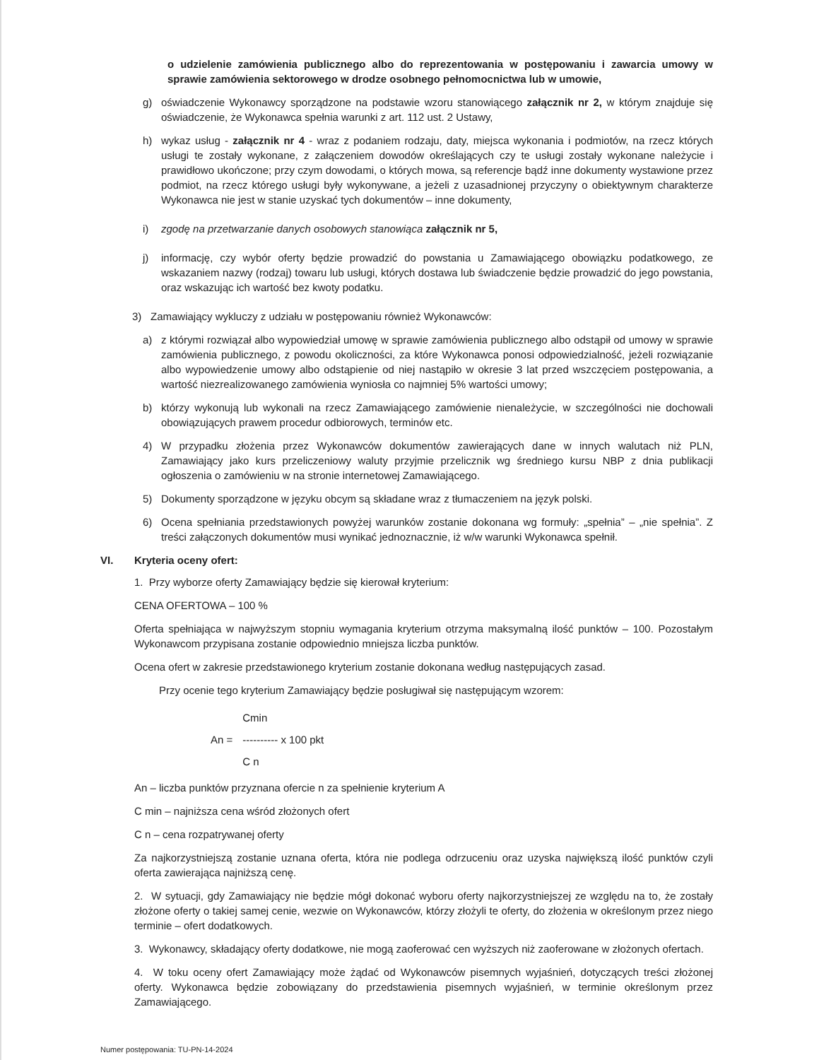o udzielenie zamówienia publicznego albo do reprezentowania w postępowaniu i zawarcia umowy w sprawie zamówienia sektorowego w drodze osobnego pełnomocnictwa lub w umowie,
g) oświadczenie Wykonawcy sporządzone na podstawie wzoru stanowiącego załącznik nr 2, w którym znajduje się oświadczenie, że Wykonawca spełnia warunki z art. 112 ust. 2 Ustawy,
h) wykaz usług - załącznik nr 4 - wraz z podaniem rodzaju, daty, miejsca wykonania i podmiotów, na rzecz których usługi te zostały wykonane, z załączeniem dowodów określających czy te usługi zostały wykonane należycie i prawidłowo ukończone; przy czym dowodami, o których mowa, są referencje bądź inne dokumenty wystawione przez podmiot, na rzecz którego usługi były wykonywane, a jeżeli z uzasadnionej przyczyny o obiektywnym charakterze Wykonawca nie jest w stanie uzyskać tych dokumentów – inne dokumenty,
i) zgodę na przetwarzanie danych osobowych stanowiąca załącznik nr 5,
j) informację, czy wybór oferty będzie prowadzić do powstania u Zamawiającego obowiązku podatkowego, ze wskazaniem nazwy (rodzaj) towaru lub usługi, których dostawa lub świadczenie będzie prowadzić do jego powstania, oraz wskazując ich wartość bez kwoty podatku.
3) Zamawiający wykluczy z udziału w postępowaniu również Wykonawców:
a) z którymi rozwiązał albo wypowiedział umowę w sprawie zamówienia publicznego albo odstąpił od umowy w sprawie zamówienia publicznego, z powodu okoliczności, za które Wykonawca ponosi odpowiedzialność, jeżeli rozwiązanie albo wypowiedzenie umowy albo odstąpienie od niej nastąpiło w okresie 3 lat przed wszczęciem postępowania, a wartość niezrealizowanego zamówienia wyniosła co najmniej 5% wartości umowy;
b) którzy wykonują lub wykonali na rzecz Zamawiającego zamówienie nienależycie, w szczególności nie dochowali obowiązujących prawem procedur odbiorowych, terminów etc.
4) W przypadku złożenia przez Wykonawców dokumentów zawierających dane w innych walutach niż PLN, Zamawiający jako kurs przeliczeniowy waluty przyjmie przelicznik wg średniego kursu NBP z dnia publikacji ogłoszenia o zamówieniu w na stronie internetowej Zamawiającego.
5) Dokumenty sporządzone w języku obcym są składane wraz z tłumaczeniem na język polski.
6) Ocena spełniania przedstawionych powyżej warunków zostanie dokonana wg formuły: „spełnia” – „nie spełnia”. Z treści załączonych dokumentów musi wynikać jednoznacznie, iż w/w warunki Wykonawca spełnił.
VI. Kryteria oceny ofert:
1. Przy wyborze oferty Zamawiający będzie się kierował kryterium:
CENA OFERTOWA – 100 %
Oferta spełniająca w najwyższym stopniu wymagania kryterium otrzyma maksymalną ilość punktów – 100. Pozostałym Wykonawcom przypisana zostanie odpowiednio mniejsza liczba punktów.
Ocena ofert w zakresie przedstawionego kryterium zostanie dokonana według następujących zasad.
Przy ocenie tego kryterium Zamawiający będzie posługiwał się następującym wzorem:
| | Cmin |
| An = | ---------- x 100 pkt |
| | C n |
An – liczba punktów przyznana ofercie n za spełnienie kryterium A
C min – najniższa cena wśród złożonych ofert
C n – cena rozpatrywanej oferty
Za najkorzystniejszą zostanie uznana oferta, która nie podlega odrzuceniu oraz uzyska największą ilość punktów czyli oferta zawierająca najniższą cenę.
2. W sytuacji, gdy Zamawiający nie będzie mógł dokonać wyboru oferty najkorzystniejszej ze względu na to, że zostały złożone oferty o takiej samej cenie, wezwie on Wykonawców, którzy złożyli te oferty, do złożenia w określonym przez niego terminie – ofert dodatkowych.
3. Wykonawcy, składający oferty dodatkowe, nie mogą zaoferować cen wyższych niż zaoferowane w złożonych ofertach.
4. W toku oceny ofert Zamawiający może żądać od Wykonawców pisemnych wyjaśnień, dotyczących treści złożonej oferty. Wykonawca będzie zobowiązany do przedstawienia pisemnych wyjaśnień, w terminie określonym przez Zamawiającego.
Numer postępowania: TU-PN-14-2024